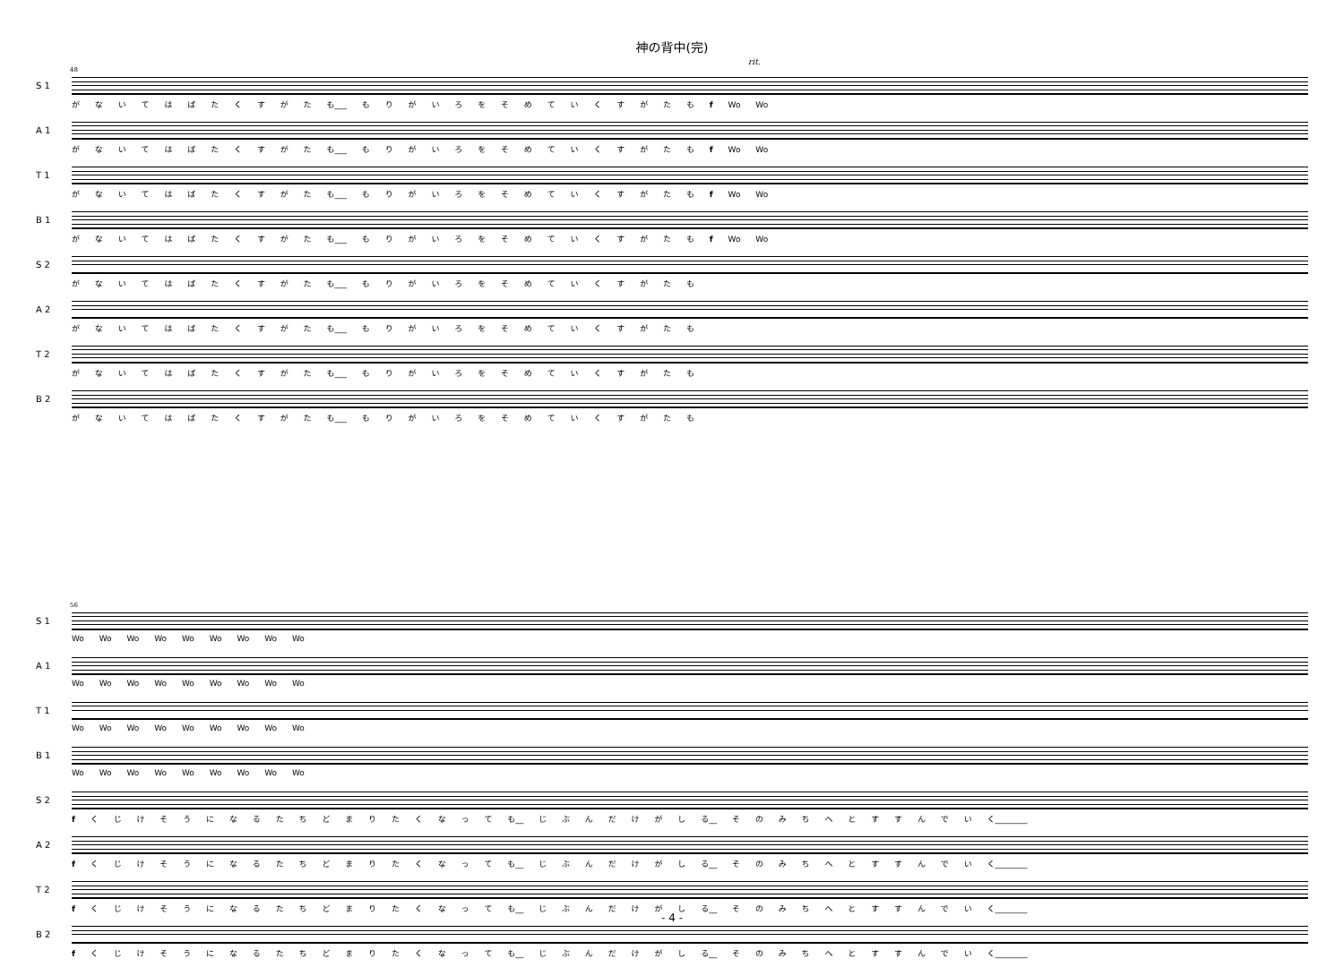神の背中(完)
rit.
48
S 1
が な い て は ば た く す が た も___ も り が い ろ を そ め て い く す が た も f Wo Wo
A 1
が な い て は ば た く す が た も___ も り が い ろ を そ め て い く す が た も f Wo Wo
T 1
が な い て は ば た く す が た も___ も り が い ろ を そ め て い く す が た も f Wo Wo
B 1
が な い て は ば た く す が た も___ も り が い ろ を そ め て い く す が た も f Wo Wo
S 2
が な い て は ば た く す が た も___ も り が い ろ を そ め て い く す が た も
A 2
が な い て は ば た く す が た も___ も り が い ろ を そ め て い く す が た も
T 2
が な い て は ば た く す が た も___ も り が い ろ を そ め て い く す が た も
B 2
が な い て は ば た く す が た も___ も り が い ろ を そ め て い く す が た も
56
S 1
Wo Wo Wo Wo Wo Wo Wo Wo Wo
A 1
Wo Wo Wo Wo Wo Wo Wo Wo Wo
T 1
Wo Wo Wo Wo Wo Wo Wo Wo Wo
B 1
Wo Wo Wo Wo Wo Wo Wo Wo Wo
S 2
f く じ け そ う に な る た ち ど ま り た く な っ て も__ じ ぶ ん だ け が し る__ そ の み ち へ と す す ん で い く________
A 2
f く じ け そ う に な る た ち ど ま り た く な っ て も__ じ ぶ ん だ け が し る__ そ の み ち へ と す す ん で い く________
T 2
f く じ け そ う に な る た ち ど ま り た く な っ て も__ じ ぶ ん だ け が し る__ そ の み ち へ と す す ん で い く________
B 2
f く じ け そ う に な る た ち ど ま り た く な っ て も__ じ ぶ ん だ け が し る__ そ の み ち へ と す す ん で い く________
- 4 -